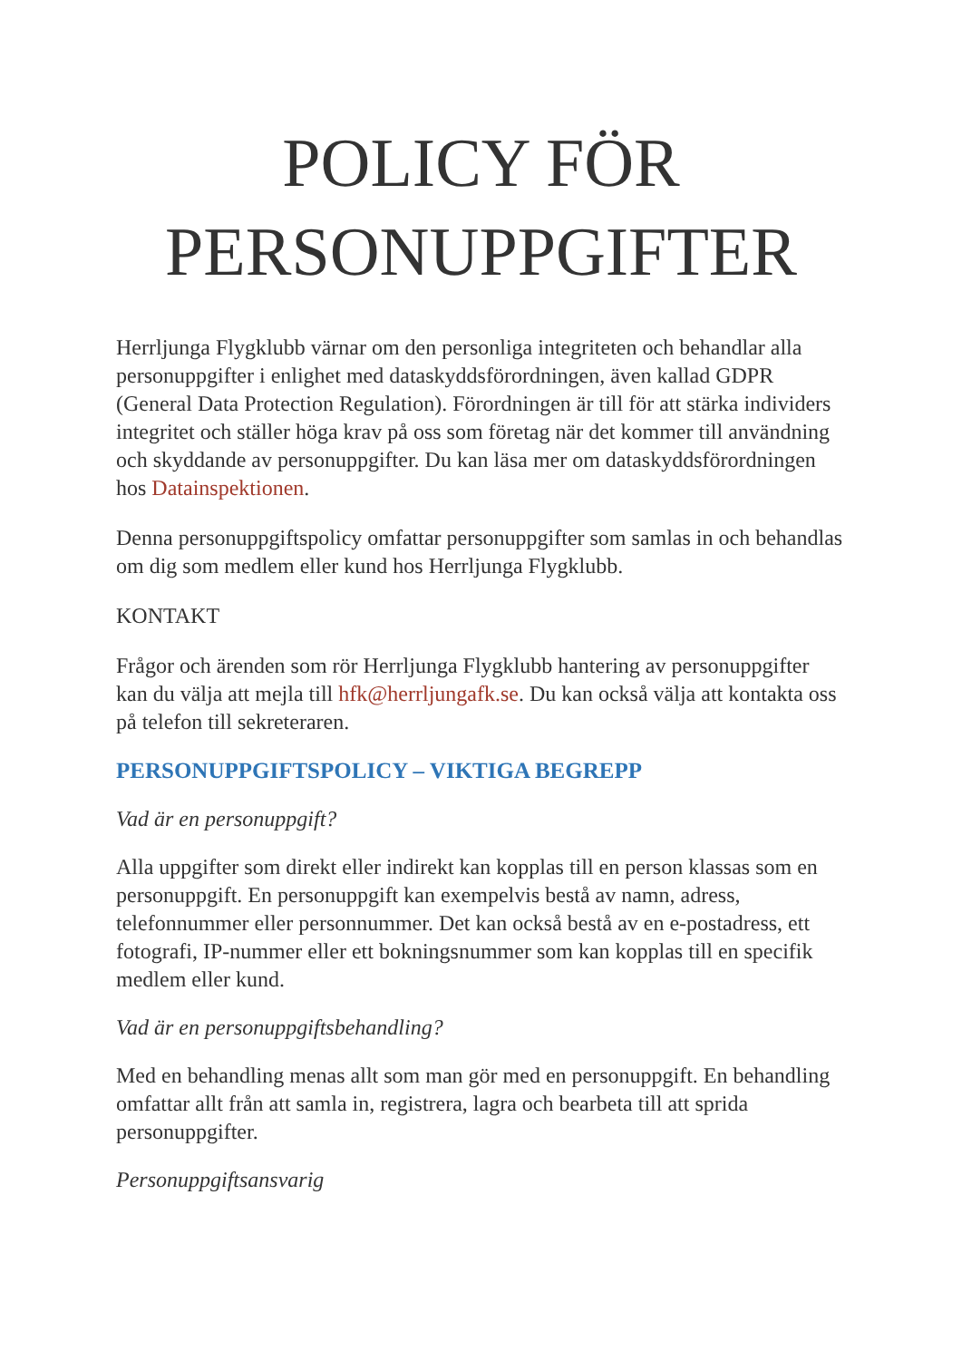POLICY FÖR PERSONUPPGIFTER
Herrljunga Flygklubb värnar om den personliga integriteten och behandlar alla personuppgifter i enlighet med dataskyddsförordningen, även kallad GDPR (General Data Protection Regulation). Förordningen är till för att stärka individers integritet och ställer höga krav på oss som företag när det kommer till användning och skyddande av personuppgifter. Du kan läsa mer om dataskyddsförordningen hos Datainspektionen.
Denna personuppgiftspolicy omfattar personuppgifter som samlas in och behandlas om dig som medlem eller kund hos Herrljunga Flygklubb.
KONTAKT
Frågor och ärenden som rör Herrljunga Flygklubb hantering av personuppgifter kan du välja att mejla till hfk@herrljungafk.se. Du kan också välja att kontakta oss på telefon till sekreteraren.
PERSONUPPGIFTSPOLICY – VIKTIGA BEGREPP
Vad är en personuppgift?
Alla uppgifter som direkt eller indirekt kan kopplas till en person klassas som en personuppgift. En personuppgift kan exempelvis bestå av namn, adress, telefonnummer eller personnummer. Det kan också bestå av en e-postadress, ett fotografi, IP-nummer eller ett bokningsnummer som kan kopplas till en specifik medlem eller kund.
Vad är en personuppgiftsbehandling?
Med en behandling menas allt som man gör med en personuppgift. En behandling omfattar allt från att samla in, registrera, lagra och bearbeta till att sprida personuppgifter.
Personuppgiftsansvarig